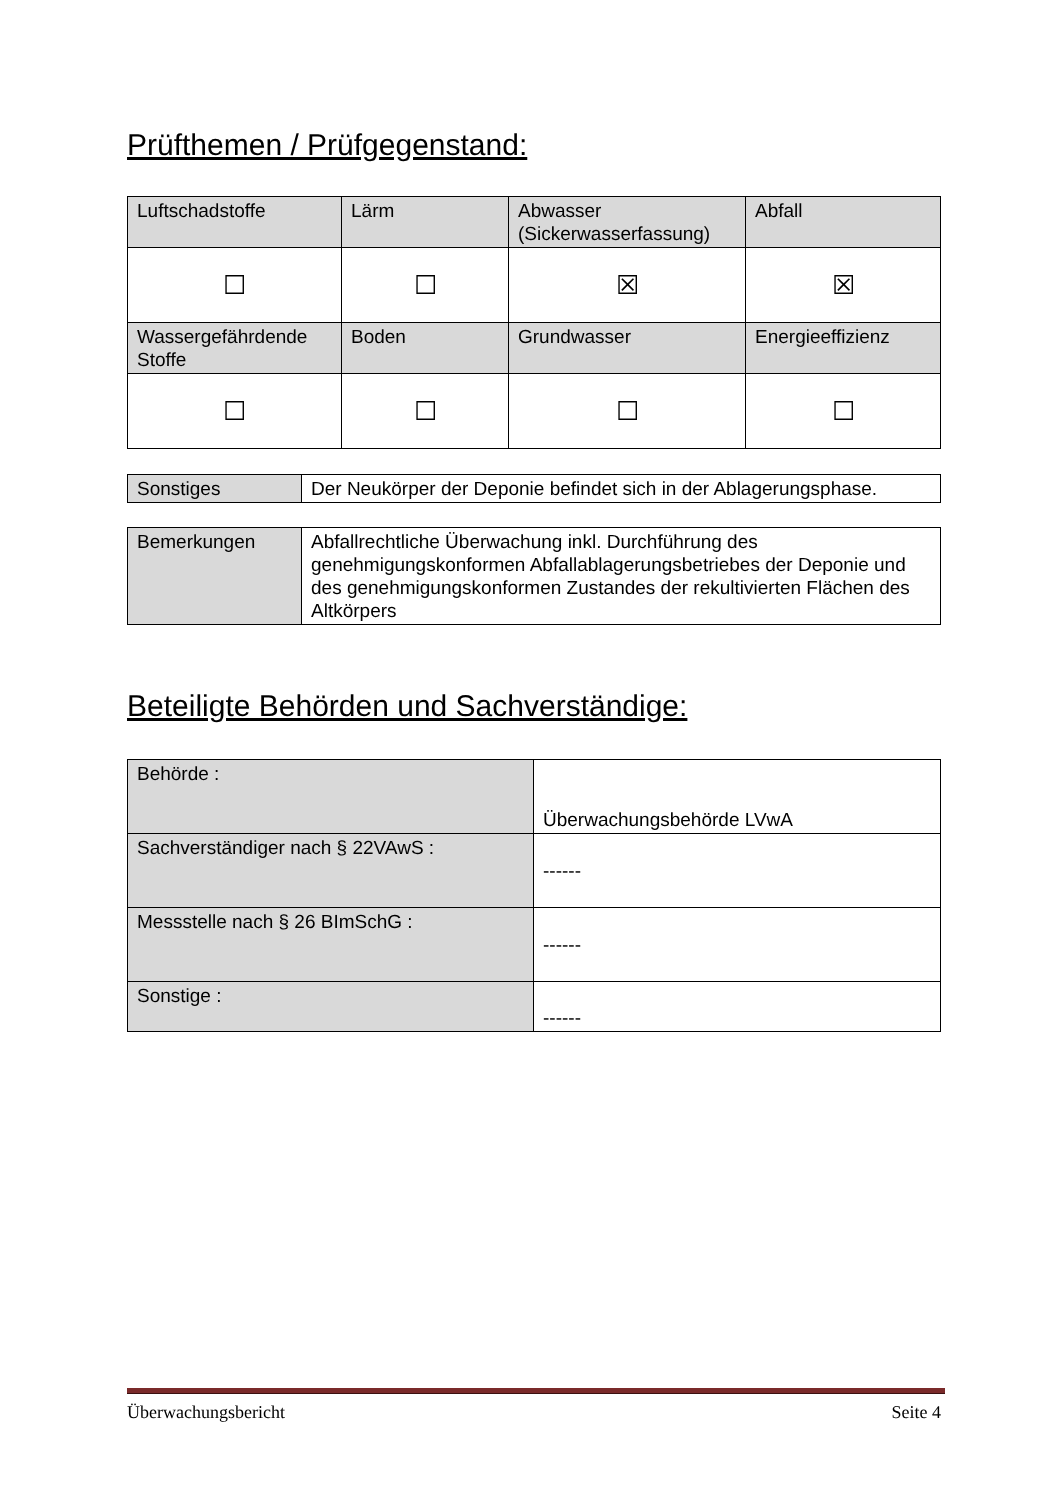Prüfthemen / Prüfgegenstand:
| Luftschadstoffe | Lärm | Abwasser (Sickerwasserfassung) | Abfall |
| ☐ | ☐ | ☒ | ☒ |
| Wassergefährdende Stoffe | Boden | Grundwasser | Energieeffizienz |
| ☐ | ☐ | ☐ | ☐ |
| Sonstiges | Der Neukörper der Deponie befindet sich in der Ablagerungsphase. |
| Bemerkungen | Abfallrechtliche Überwachung inkl. Durchführung des genehmigungskonformen Abfallablagerungsbetriebes der Deponie und des genehmigungskonformen Zustandes der rekultivierten Flächen des Altkörpers |
Beteiligte Behörden und Sachverständige:
| Behörde : | Überwachungsbehörde LVwA |
| Sachverständiger nach § 22VAwS : | ------ |
| Messstelle nach § 26 BImSchG : | ------ |
| Sonstige : | ------ |
Überwachungsbericht Seite 4